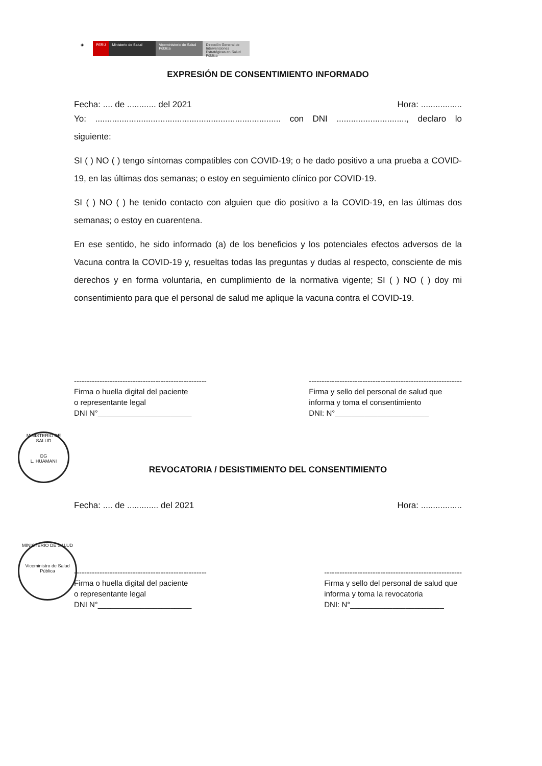◉ PERÚ Ministerio de Salud Viceministerio de Salud Pública
Dirección General de Intervenciones Estratégicas en Salud Pública
EXPRESIÓN DE CONSENTIMIENTO INFORMADO
Fecha: .... de ............ del 2021 Hora: .................
Yo: ............................................................................. con DNI ............................., declaro lo siguiente:
SI ( ) NO ( ) tengo síntomas compatibles con COVID-19; o he dado positivo a una prueba a COVID-19, en las últimas dos semanas; o estoy en seguimiento clínico por COVID-19.
SI ( ) NO ( ) he tenido contacto con alguien que dio positivo a la COVID-19, en las últimas dos semanas; o estoy en cuarentena.
En ese sentido, he sido informado (a) de los beneficios y los potenciales efectos adversos de la Vacuna contra la COVID-19 y, resueltas todas las preguntas y dudas al respecto, consciente de mis derechos y en forma voluntaria, en cumplimiento de la normativa vigente; SI ( ) NO ( ) doy mi consentimiento para que el personal de salud me aplique la vacuna contra el COVID-19.
----------------------------------------------------
Firma o huella digital del paciente
o representante legal
DNI N°______________________
------------------------------------------------------------
Firma y sello del personal de salud que
informa y toma el consentimiento
DNI: N°______________________
MINISTERIO DE SALUD
DG
L. HUAMANI
REVOCATORIA / DESISTIMIENTO DEL CONSENTIMIENTO
Fecha: .... de ............. del 2021 Hora: .................
MINISTERIO DE SALUD
Viceministro de Salud Pública
----------------------------------------------------
Firma o huella digital del paciente
o representante legal
DNI N°______________________
------------------------------------------------------
Firma y sello del personal de salud que
informa y toma la revocatoria
DNI: N°______________________